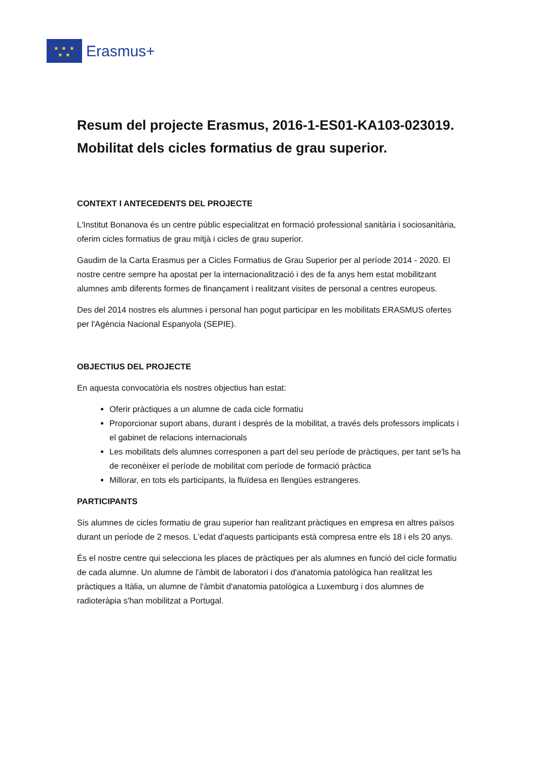★ ★ ★
★ ★
Erasmus+
Resum del projecte Erasmus, 2016-1-ES01-KA103-023019. Mobilitat dels cicles formatius de grau superior.
CONTEXT I ANTECEDENTS DEL PROJECTE
L'Institut Bonanova és un centre públic especialitzat en formació professional sanitària i sociosanitària, oferim cicles formatius de grau mitjà i cicles de grau superior.
Gaudim de la Carta Erasmus per a Cicles Formatius de Grau Superior per al període 2014 - 2020. El nostre centre sempre ha apostat per la internacionalització i des de fa anys hem estat mobilitzant alumnes amb diferents formes de finançament i realitzant visites de personal a centres europeus.
Des del 2014 nostres els alumnes i personal han pogut participar en les mobilitats ERASMUS ofertes per l'Agència Nacional Espanyola (SEPIE).
OBJECTIUS DEL PROJECTE
En aquesta convocatòria els nostres objectius han estat:
Oferir pràctiques a un alumne de cada cicle formatiu
Proporcionar suport abans, durant i després de la mobilitat, a través dels professors implicats i el gabinet de relacions internacionals
Les mobilitats dels alumnes corresponen a part del seu període de pràctiques, per tant se'ls ha de reconèixer el període de mobilitat com període de formació pràctica
Millorar, en tots els participants, la fluïdesa en llengües estrangeres.
PARTICIPANTS
Sis alumnes de cicles formatiu de grau superior han realitzant pràctiques en empresa en altres països durant un període de 2 mesos. L'edat d'aquests participants està compresa entre els 18 i els 20 anys.
És el nostre centre qui selecciona les places de pràctiques per als alumnes en funció del cicle formatiu de cada alumne. Un alumne de l'àmbit de laboratori i dos d'anatomia patològica han realitzat les pràctiques a Itàlia, un alumne de l'àmbit d'anatomia patològica a Luxemburg i dos alumnes de radioteràpia s'han mobilitzat a Portugal.